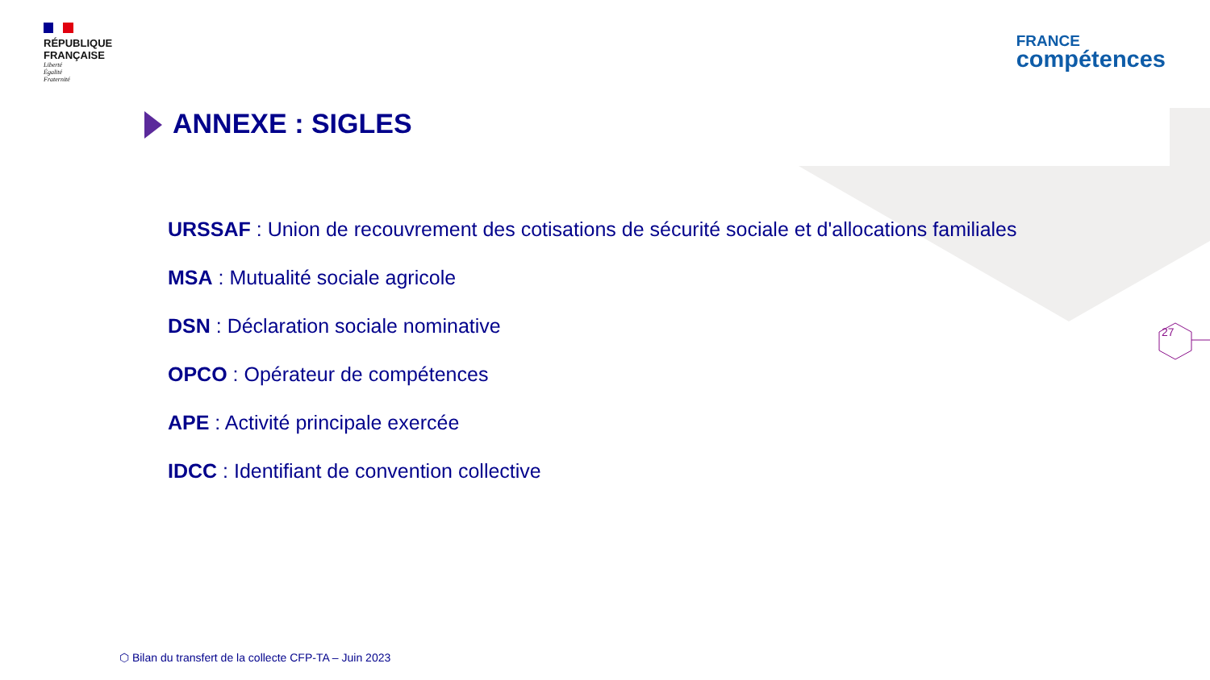RÉPUBLIQUE
FRANÇAISE
Liberté
Égalité
Fraternité
FRANCE
compétences
ANNEXE : SIGLES
URSSAF : Union de recouvrement des cotisations de sécurité sociale et d'allocations familiales
MSA : Mutualité sociale agricole
DSN : Déclaration sociale nominative
OPCO : Opérateur de compétences
APE : Activité principale exercée
IDCC : Identifiant de convention collective
27
⬡ Bilan du transfert de la collecte CFP-TA – Juin 2023